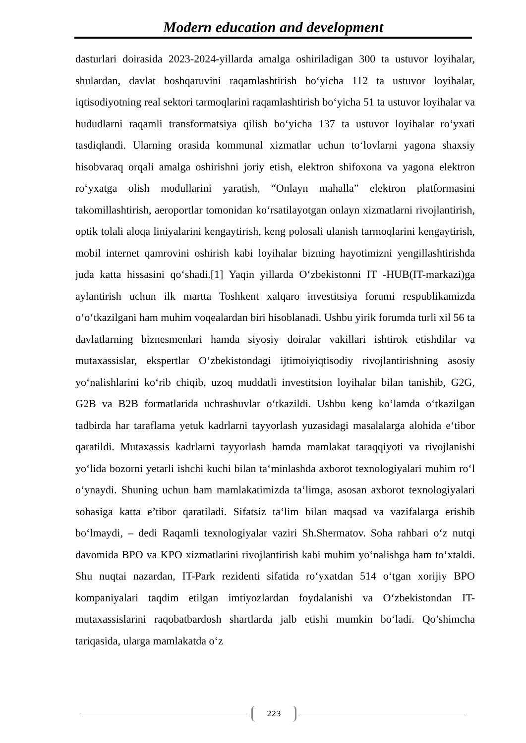Modern education and development
dasturlari doirasida 2023-2024-yillarda amalga oshiriladigan 300 ta ustuvor loyihalar, shulardan, davlat boshqaruvini raqamlashtirish bo‘yicha 112 ta ustuvor loyihalar, iqtisodiyotning real sektori tarmoqlarini raqamlashtirish bo‘yicha 51 ta ustuvor loyihalar va hududlarni raqamli transformatsiya qilish bo‘yicha 137 ta ustuvor loyihalar ro‘yxati tasdiqlandi. Ularning orasida kommunal xizmatlar uchun to‘lovlarni yagona shaxsiy hisobvaraq orqali amalga oshirishni joriy etish, elektron shifoxona va yagona elektron ro‘yxatga olish modullarini yaratish, “Onlayn mahalla” elektron platformasini takomillashtirish, aeroportlar tomonidan ko‘rsatilayotgan onlayn xizmatlarni rivojlantirish, optik tolali aloqa liniyalarini kengaytirish, keng polosali ulanish tarmoqlarini kengaytirish, mobil internet qamrovini oshirish kabi loyihalar bizning hayotimizni yengillashtirishda juda katta hissasini qo‘shadi.[1] Yaqin yillarda O‘zbekistonni IT -HUB(IT-markazi)ga aylantirish uchun ilk martta Toshkent xalqaro investitsiya forumi respublikamizda o‘o‘tkazilgani ham muhim voqealardan biri hisoblanadi. Ushbu yirik forumda turli xil 56 ta davlatlarning biznesmenlari hamda siyosiy doiralar vakillari ishtirok etishdilar va mutaxassislar, ekspertlar O‘zbekistondagi ijtimoiyiqtisodiy rivojlantirishning asosiy yo‘nalishlarini ko‘rib chiqib, uzoq muddatli investitsion loyihalar bilan tanishib, G2G, G2B va B2B formatlarida uchrashuvlar o‘tkazildi. Ushbu keng ko‘lamda o‘tkazilgan tadbirda har taraflama yetuk kadrlarni tayyorlash yuzasidagi masalalarga alohida e‘tibor qaratildi. Mutaxassis kadrlarni tayyorlash hamda mamlakat taraqqiyoti va rivojlanishi yo‘lida bozorni yetarli ishchi kuchi bilan ta‘minlashda axborot texnologiyalari muhim ro‘l o‘ynaydi. Shuning uchun ham mamlakatimizda ta‘limga, asosan axborot texnologiyalari sohasiga katta e’tibor qaratiladi. Sifatsiz ta‘lim bilan maqsad va vazifalarga erishib bo‘lmaydi, – dedi Raqamli texnologiyalar vaziri Sh.Shermatov. Soha rahbari o‘z nutqi davomida BPO va KPO xizmatlarini rivojlantirish kabi muhim yo‘nalishga ham to‘xtaldi. Shu nuqtai nazardan, IT-Park rezidenti sifatida ro‘yxatdan 514 o‘tgan xorijiy BPO kompaniyalari taqdim etilgan imtiyozlardan foydalanishi va O‘zbekistondan IT-mutaxassislarini raqobatbardosh shartlarda jalb etishi mumkin bo‘ladi. Qo’shimcha tariqasida, ularga mamlakatda o‘z
223